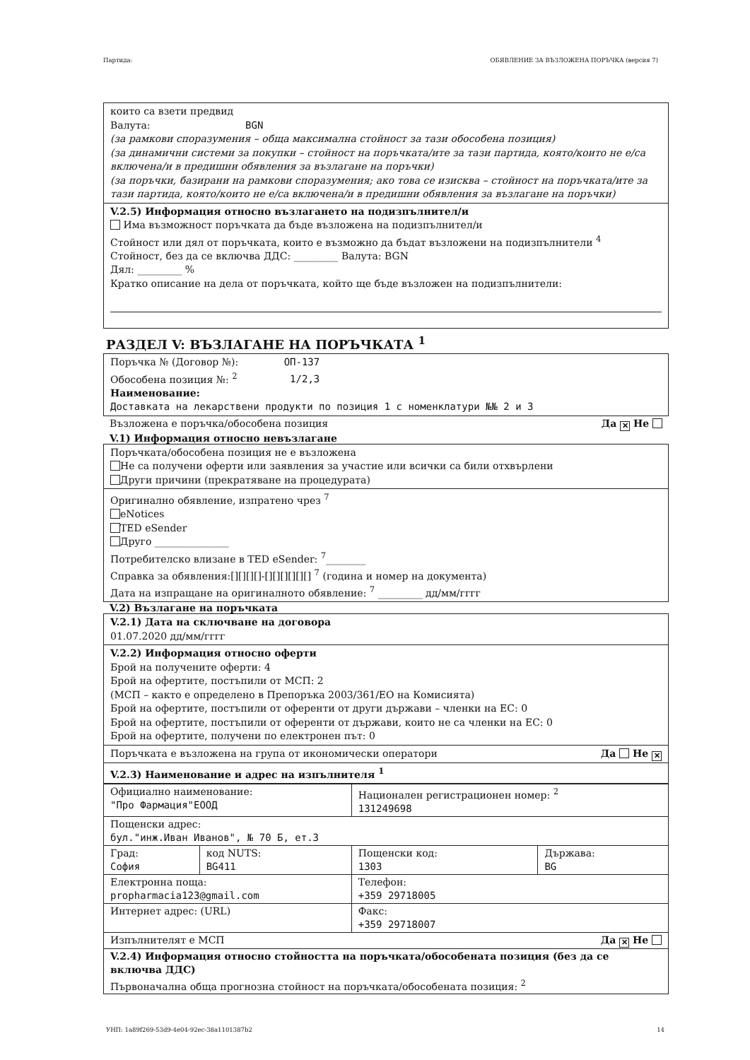Партида: ОБЯВЛЕНИЕ ЗА ВЪЗЛОЖЕНА ПОРЪЧКА (версия 7)
които са взети предвид
Валута: BGN
(за рамкови споразумения – обща максимална стойност за тази обособена позиция)
(за динамични системи за покупки – стойност на поръчката/ите за тази партида, която/които не е/са включена/и в предишни обявления за възлагане на поръчки)
(за поръчки, базирани на рамкови споразумения; ако това се изисква – стойност на поръчката/ите за тази партида, която/които не е/са включена/и в предишни обявления за възлагане на поръчки)
V.2.5) Информация относно възлагането на подизпълнител/и
Има възможност поръчката да бъде възложена на подизпълнител/и
Стойност или дял от поръчката, които е възможно да бъдат възложени на подизпълнители <sup>4</sup>
Стойност, без да се включва ДДС: _________ Валута: BGN
Дял: _________ %
Кратко описание на дела от поръчката, който ще бъде възложен на подизпълнители:
РАЗДЕЛ V: ВЪЗЛАГАНЕ НА ПОРЪЧКАТА <sup>1</sup>
Поръчка № (Договор №): ОП-137
Обособена позиция №: <sup>2</sup> 1/2,3
Наименование:
Доставката на лекарствени продукти по позиция 1 с номенклатури №№ 2 и 3
Възложена е поръчка/обособена позиция Да ✕ Не
V.1) Информация относно невъзлагане
Поръчката/обособена позиция не е възложена
Не са получени оферти или заявления за участие или всички са били отхвърлени
Други причини (прекратяване на процедурата)
Оригинално обявление, изпратено чрез <sup>7</sup>
eNotices
TED eSender
Друго _______________
Потребителско влизане в TED eSender: <sup>7</sup>________
Справка за обявления:[][][][]-[][][][][][] <sup>7</sup> (година и номер на документа)
Дата на изпращане на оригиналното обявление: <sup>7</sup> _________ дд/мм/гггг
V.2) Възлагане на поръчката
V.2.1) Дата на сключване на договора
01.07.2020 дд/мм/гггг
V.2.2) Информация относно оферти
Брой на получените оферти: 4
Брой на офертите, постъпили от МСП: 2
(МСП – както е определено в Препоръка 2003/361/ЕО на Комисията)
Брой на офертите, постъпили от оферeнти от други държави – членки на ЕС: 0
Брой на офертите, постъпили от оферeнти от държави, които не са членки на ЕС: 0
Брой на офертите, получени по електронен път: 0
Поръчката е възложена на група от икономически оператори Да Не ✕
V.2.3) Наименование и адрес на изпълнителя <sup>1</sup>
| Официално наименование: "Про Фармация"ЕООД | | Национален регистрационен номер: <sup>2</sup> 131249698 | |
| Пощенски адрес: бул."инж.Иван Иванов", № 70 Б, ет.3 | | | |
| Град: София | код NUTS: BG411 | Пощенски код: 1303 | Държава: BG |
| Електронна поща: propharmacia123@gmail.com | | Телефон: +359 29718005 | |
| Интернет адрес: (URL) | | Факс: +359 29718007 | |
| Изпълнителят е МСП Да ✕ Не | | | |
| V.2.4) Информация относно стойността на поръчката/обособената позиция (без да се включва ДДС) Първоначална обща прогнозна стойност на поръчката/обособената позиция: <sup>2</sup> | | | |
УНП: 1a89f269-53d9-4e04-92ec-38a1101387b2 14